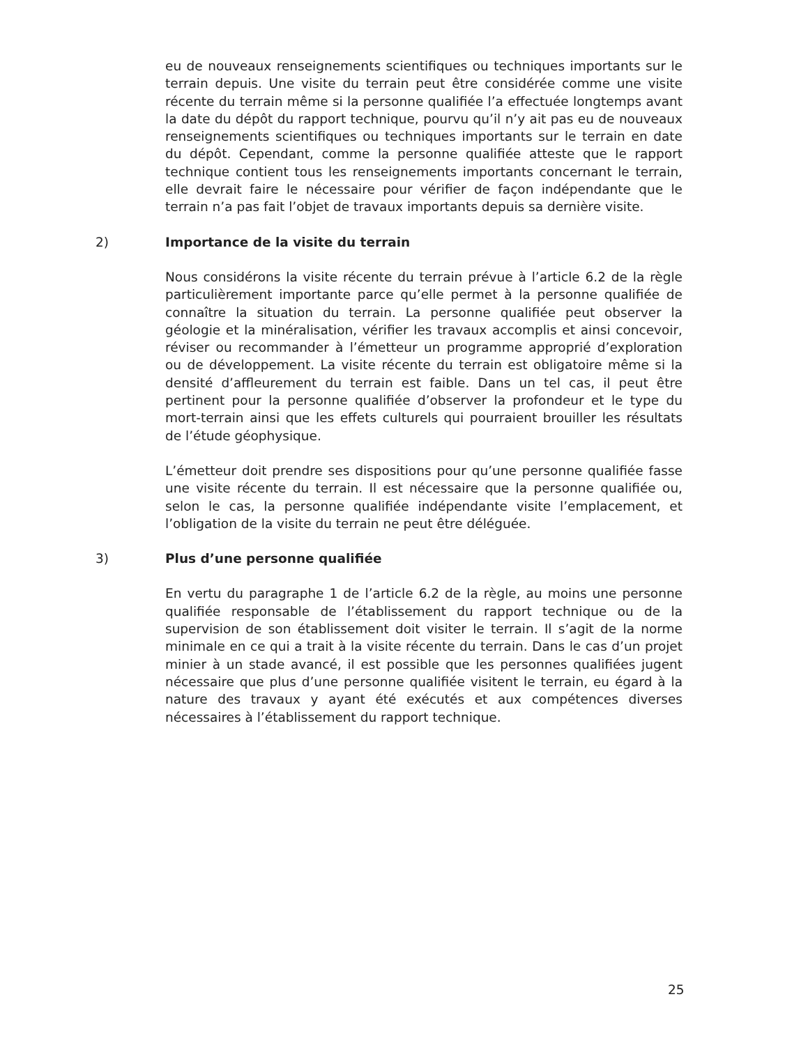eu de nouveaux renseignements scientifiques ou techniques importants sur le terrain depuis. Une visite du terrain peut être considérée comme une visite récente du terrain même si la personne qualifiée l’a effectuée longtemps avant la date du dépôt du rapport technique, pourvu qu’il n’y ait pas eu de nouveaux renseignements scientifiques ou techniques importants sur le terrain en date du dépôt. Cependant, comme la personne qualifiée atteste que le rapport technique contient tous les renseignements importants concernant le terrain, elle devrait faire le nécessaire pour vérifier de façon indépendante que le terrain n’a pas fait l’objet de travaux importants depuis sa dernière visite.
2) Importance de la visite du terrain
Nous considérons la visite récente du terrain prévue à l’article 6.2 de la règle particulièrement importante parce qu’elle permet à la personne qualifiée de connaître la situation du terrain. La personne qualifiée peut observer la géologie et la minéralisation, vérifier les travaux accomplis et ainsi concevoir, réviser ou recommander à l’émetteur un programme approprié d’exploration ou de développement. La visite récente du terrain est obligatoire même si la densité d’affleurement du terrain est faible. Dans un tel cas, il peut être pertinent pour la personne qualifiée d’observer la profondeur et le type du mort-terrain ainsi que les effets culturels qui pourraient brouiller les résultats de l’étude géophysique.
L’émetteur doit prendre ses dispositions pour qu’une personne qualifiée fasse une visite récente du terrain. Il est nécessaire que la personne qualifiée ou, selon le cas, la personne qualifiée indépendante visite l’emplacement, et l’obligation de la visite du terrain ne peut être déléguée.
3) Plus d’une personne qualifiée
En vertu du paragraphe 1 de l’article 6.2 de la règle, au moins une personne qualifiée responsable de l’établissement du rapport technique ou de la supervision de son établissement doit visiter le terrain. Il s’agit de la norme minimale en ce qui a trait à la visite récente du terrain. Dans le cas d’un projet minier à un stade avancé, il est possible que les personnes qualifiées jugent nécessaire que plus d’une personne qualifiée visitent le terrain, eu égard à la nature des travaux y ayant été exécutés et aux compétences diverses nécessaires à l’établissement du rapport technique.
25